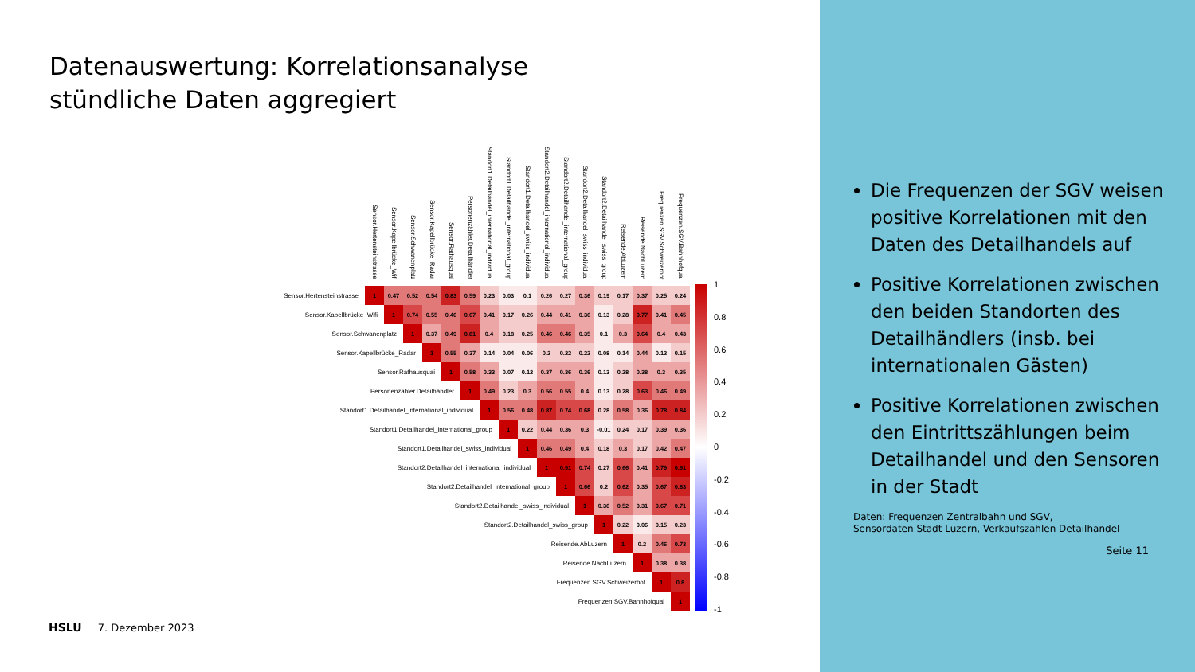Datenauswertung: Korrelationsanalyse
stündliche Daten aggregiert
| | Sensor.Hertensteinstrasse | Sensor.Kapellbrücke_Wifi | Sensor.Schwanenplatz | Sensor.Kapellbrücke_Radar | Sensor.Rathausquai | Personenzähler.Detailhändler | Standort1.Detailhandel_international_individual | Standort1.Detailhandel_international_group | Standort1.Detailhandel_swiss_individual | Standort2.Detailhandel_international_individual | Standort2.Detailhandel_international_group | Standort2.Detailhandel_swiss_individual | Standort2.Detailhandel_swiss_group | Reisende.AbLuzern | Reisende.NachLuzern | Frequenzen.SGV.Schweizerhof | Frequenzen.SGV.Bahnhofquai |
| --- | --- | --- | --- | --- | --- | --- | --- | --- | --- | --- | --- | --- | --- | --- | --- | --- | --- |
| Sensor.Hertensteinstrasse | 1 | 0.47 | 0.52 | 0.54 | 0.83 | 0.59 | 0.23 | 0.03 | 0.1 | 0.26 | 0.27 | 0.36 | 0.19 | 0.17 | 0.37 | 0.25 | 0.24 |
| Sensor.Kapellbrücke_Wifi | | 1 | 0.74 | 0.55 | 0.46 | 0.67 | 0.41 | 0.17 | 0.26 | 0.44 | 0.41 | 0.36 | 0.13 | 0.28 | 0.77 | 0.41 | 0.45 |
| Sensor.Schwanenplatz | | | 1 | 0.37 | 0.49 | 0.81 | 0.4 | 0.18 | 0.25 | 0.46 | 0.46 | 0.35 | 0.1 | 0.3 | 0.64 | 0.4 | 0.43 |
| Sensor.Kapellbrücke_Radar | | | | 1 | 0.55 | 0.37 | 0.14 | 0.04 | 0.06 | 0.2 | 0.22 | 0.22 | 0.08 | 0.14 | 0.44 | 0.12 | 0.15 |
| Sensor.Rathausquai | | | | | 1 | 0.58 | 0.33 | 0.07 | 0.12 | 0.37 | 0.36 | 0.36 | 0.13 | 0.28 | 0.38 | 0.3 | 0.35 |
| Personenzähler.Detailhändler | | | | | | 1 | 0.49 | 0.23 | 0.3 | 0.56 | 0.55 | 0.4 | 0.13 | 0.28 | 0.63 | 0.46 | 0.49 |
| Standort1.Detailhandel_international_individual | | | | | | | 1 | 0.56 | 0.48 | 0.87 | 0.74 | 0.68 | 0.28 | 0.58 | 0.36 | 0.78 | 0.84 |
| Standort1.Detailhandel_international_group | | | | | | | | 1 | 0.22 | 0.44 | 0.36 | 0.3 | -0.01 | 0.24 | 0.17 | 0.39 | 0.36 |
| Standort1.Detailhandel_swiss_individual | | | | | | | | | 1 | 0.46 | 0.49 | 0.4 | 0.18 | 0.3 | 0.17 | 0.42 | 0.47 |
| Standort2.Detailhandel_international_individual | | | | | | | | | | 1 | 0.91 | 0.74 | 0.27 | 0.66 | 0.41 | 0.79 | 0.91 |
| Standort2.Detailhandel_international_group | | | | | | | | | | | 1 | 0.66 | 0.2 | 0.62 | 0.35 | 0.67 | 0.83 |
| Standort2.Detailhandel_swiss_individual | | | | | | | | | | | | 1 | 0.36 | 0.52 | 0.31 | 0.67 | 0.71 |
| Standort2.Detailhandel_swiss_group | | | | | | | | | | | | | 1 | 0.22 | 0.06 | 0.15 | 0.23 |
| Reisende.AbLuzern | | | | | | | | | | | | | | 1 | 0.2 | 0.46 | 0.73 |
| Reisende.NachLuzern | | | | | | | | | | | | | | | 1 | 0.38 | 0.38 |
| Frequenzen.SGV.Schweizerhof | | | | | | | | | | | | | | | | 1 | 0.8 |
| Frequenzen.SGV.Bahnhofquai | | | | | | | | | | | | | | | | | 1 |
1
0.8
0.6
0.4
0.2
0
-0.2
-0.4
-0.6
-0.8
-1
HSLU 7. Dezember 2023
Die Frequenzen der SGV weisen positive Korrelationen mit den Daten des Detailhandels auf
Positive Korrelationen zwischen den beiden Standorten des Detailhändlers (insb. bei internationalen Gästen)
Positive Korrelationen zwischen den Eintrittszählungen beim Detailhandel und den Sensoren in der Stadt
Daten: Frequenzen Zentralbahn und SGV,
Sensordaten Stadt Luzern, Verkaufszahlen Detailhandel
Seite 11